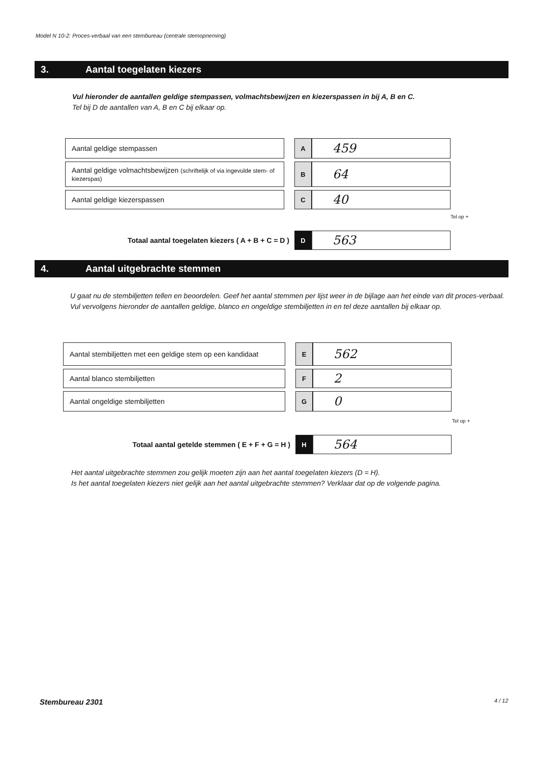Model N 10-2: Proces-verbaal van een stembureau (centrale stemopneming)
3. Aantal toegelaten kiezers
Vul hieronder de aantallen geldige stempassen, volmachtsbewijzen en kiezerspassen in bij A, B en C.
Tel bij D de aantallen van A, B en C bij elkaar op.
| Aantal geldige stempassen | | A | 459 |
| Aantal geldige volmachtsbewijzen (schriftelijk of via ingevulde stem- of kiezerspas) | | B | 64 |
| Aantal geldige kiezerspassen | | C | 40 |
Tel op +
| Totaal aantal toegelaten kiezers ( A + B + C = D ) | D | 563 |
4. Aantal uitgebrachte stemmen
U gaat nu de stembiljetten tellen en beoordelen. Geef het aantal stemmen per lijst weer in de bijlage aan het einde van dit proces-verbaal.
Vul vervolgens hieronder de aantallen geldige, blanco en ongeldige stembiljetten in en tel deze aantallen bij elkaar op.
| Aantal stembiljetten met een geldige stem op een kandidaat | | E | 562 |
| Aantal blanco stembiljetten | | F | 2 |
| Aantal ongeldige stembiljetten | | G | 0 |
Tel op +
| Totaal aantal getelde stemmen ( E + F + G = H ) | H | 564 |
Het aantal uitgebrachte stemmen zou gelijk moeten zijn aan het aantal toegelaten kiezers (D = H).
Is het aantal toegelaten kiezers niet gelijk aan het aantal uitgebrachte stemmen? Verklaar dat op de volgende pagina.
Stembureau 2301 4 / 12